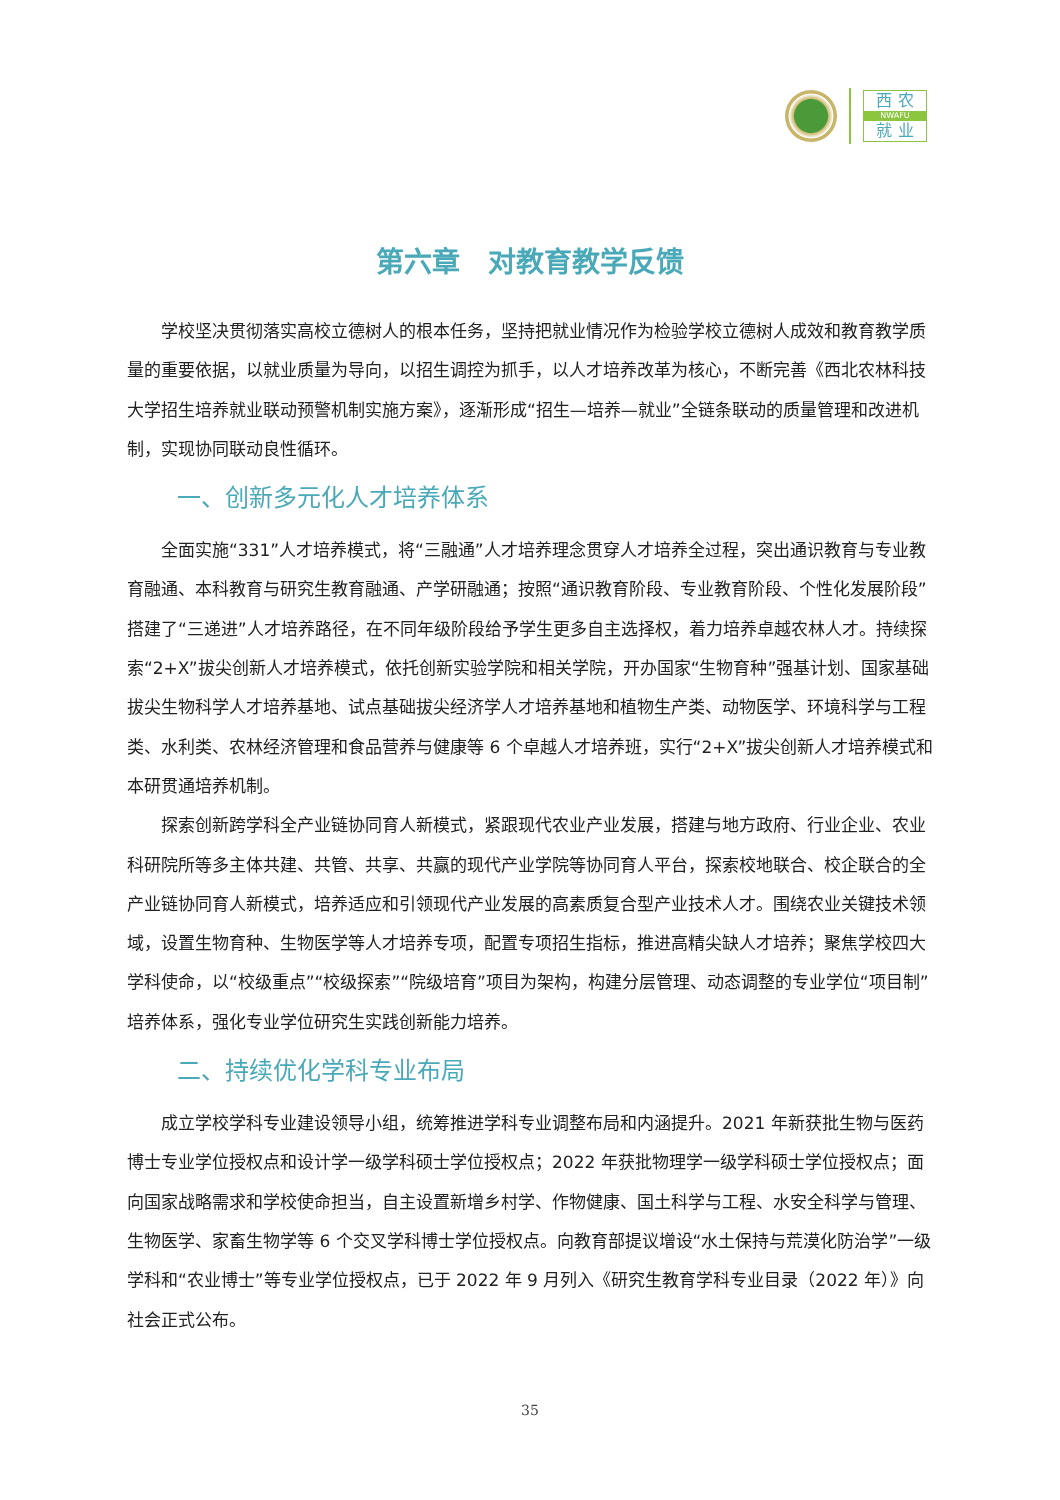西 农
NWAFU
就 业
第六章　对教育教学反馈
学校坚决贯彻落实高校立德树人的根本任务，坚持把就业情况作为检验学校立德树人成效和教育教学质量的重要依据，以就业质量为导向，以招生调控为抓手，以人才培养改革为核心，不断完善《西北农林科技大学招生培养就业联动预警机制实施方案》，逐渐形成“招生—培养—就业”全链条联动的质量管理和改进机制，实现协同联动良性循环。
一、创新多元化人才培养体系
全面实施“331”人才培养模式，将“三融通”人才培养理念贯穿人才培养全过程，突出通识教育与专业教育融通、本科教育与研究生教育融通、产学研融通；按照“通识教育阶段、专业教育阶段、个性化发展阶段”搭建了“三递进”人才培养路径，在不同年级阶段给予学生更多自主选择权，着力培养卓越农林人才。持续探索“2+X”拔尖创新人才培养模式，依托创新实验学院和相关学院，开办国家“生物育种”强基计划、国家基础拔尖生物科学人才培养基地、试点基础拔尖经济学人才培养基地和植物生产类、动物医学、环境科学与工程类、水利类、农林经济管理和食品营养与健康等 6 个卓越人才培养班，实行“2+X”拔尖创新人才培养模式和本研贯通培养机制。
探索创新跨学科全产业链协同育人新模式，紧跟现代农业产业发展，搭建与地方政府、行业企业、农业科研院所等多主体共建、共管、共享、共赢的现代产业学院等协同育人平台，探索校地联合、校企联合的全产业链协同育人新模式，培养适应和引领现代产业发展的高素质复合型产业技术人才。围绕农业关键技术领域，设置生物育种、生物医学等人才培养专项，配置专项招生指标，推进高精尖缺人才培养；聚焦学校四大学科使命，以“校级重点”“校级探索”“院级培育”项目为架构，构建分层管理、动态调整的专业学位“项目制”培养体系，强化专业学位研究生实践创新能力培养。
二、持续优化学科专业布局
成立学校学科专业建设领导小组，统筹推进学科专业调整布局和内涵提升。2021 年新获批生物与医药博士专业学位授权点和设计学一级学科硕士学位授权点；2022 年获批物理学一级学科硕士学位授权点；面向国家战略需求和学校使命担当，自主设置新增乡村学、作物健康、国土科学与工程、水安全科学与管理、生物医学、家畜生物学等 6 个交叉学科博士学位授权点。向教育部提议增设“水土保持与荒漠化防治学”一级学科和“农业博士”等专业学位授权点，已于 2022 年 9 月列入《研究生教育学科专业目录（2022 年）》向社会正式公布。
35